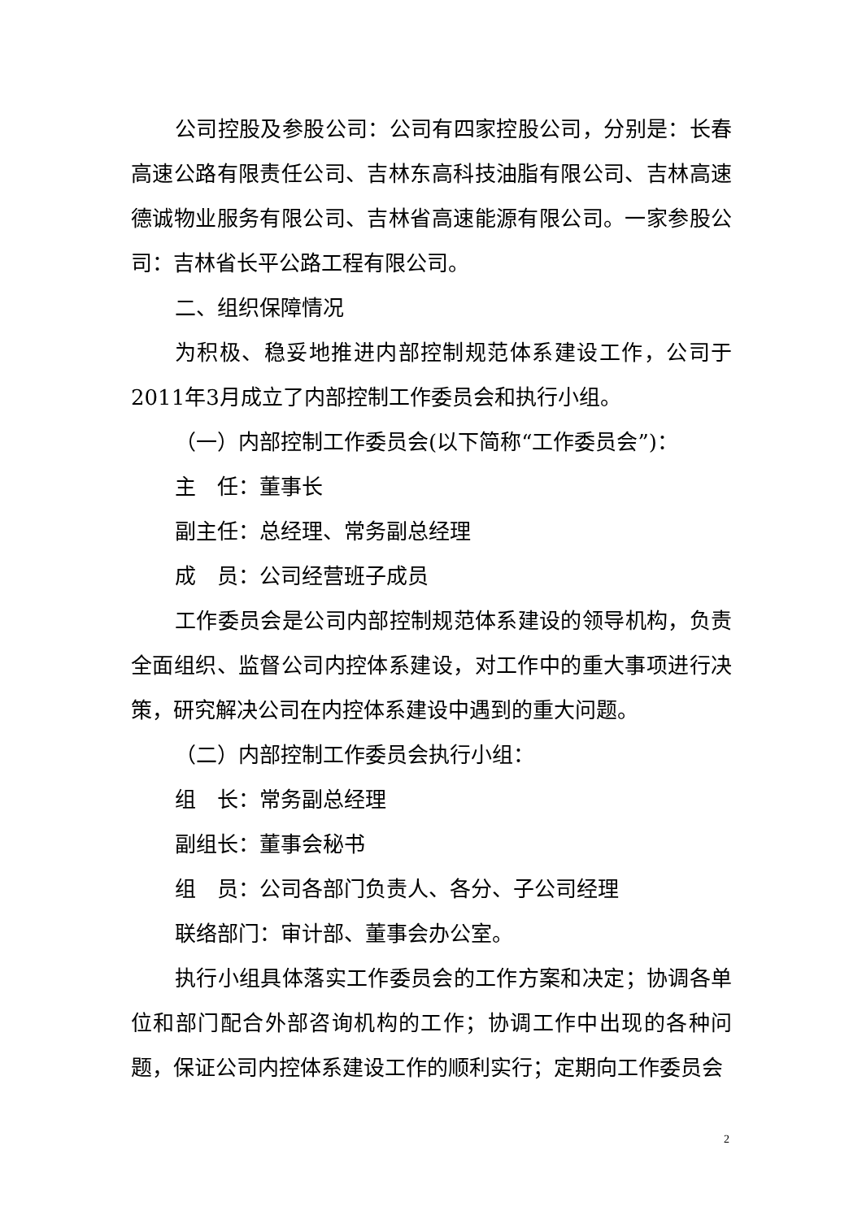公司控股及参股公司：公司有四家控股公司，分别是：长春高速公路有限责任公司、吉林东高科技油脂有限公司、吉林高速德诚物业服务有限公司、吉林省高速能源有限公司。一家参股公司：吉林省长平公路工程有限公司。
二、组织保障情况
为积极、稳妥地推进内部控制规范体系建设工作，公司于2011年3月成立了内部控制工作委员会和执行小组。
（一）内部控制工作委员会(以下简称“工作委员会”)：
主　任：董事长
副主任：总经理、常务副总经理
成　员：公司经营班子成员
工作委员会是公司内部控制规范体系建设的领导机构，负责全面组织、监督公司内控体系建设，对工作中的重大事项进行决策，研究解决公司在内控体系建设中遇到的重大问题。
（二）内部控制工作委员会执行小组：
组　长：常务副总经理
副组长：董事会秘书
组　员：公司各部门负责人、各分、子公司经理
联络部门：审计部、董事会办公室。
执行小组具体落实工作委员会的工作方案和决定；协调各单位和部门配合外部咨询机构的工作；协调工作中出现的各种问题，保证公司内控体系建设工作的顺利实行；定期向工作委员会
2